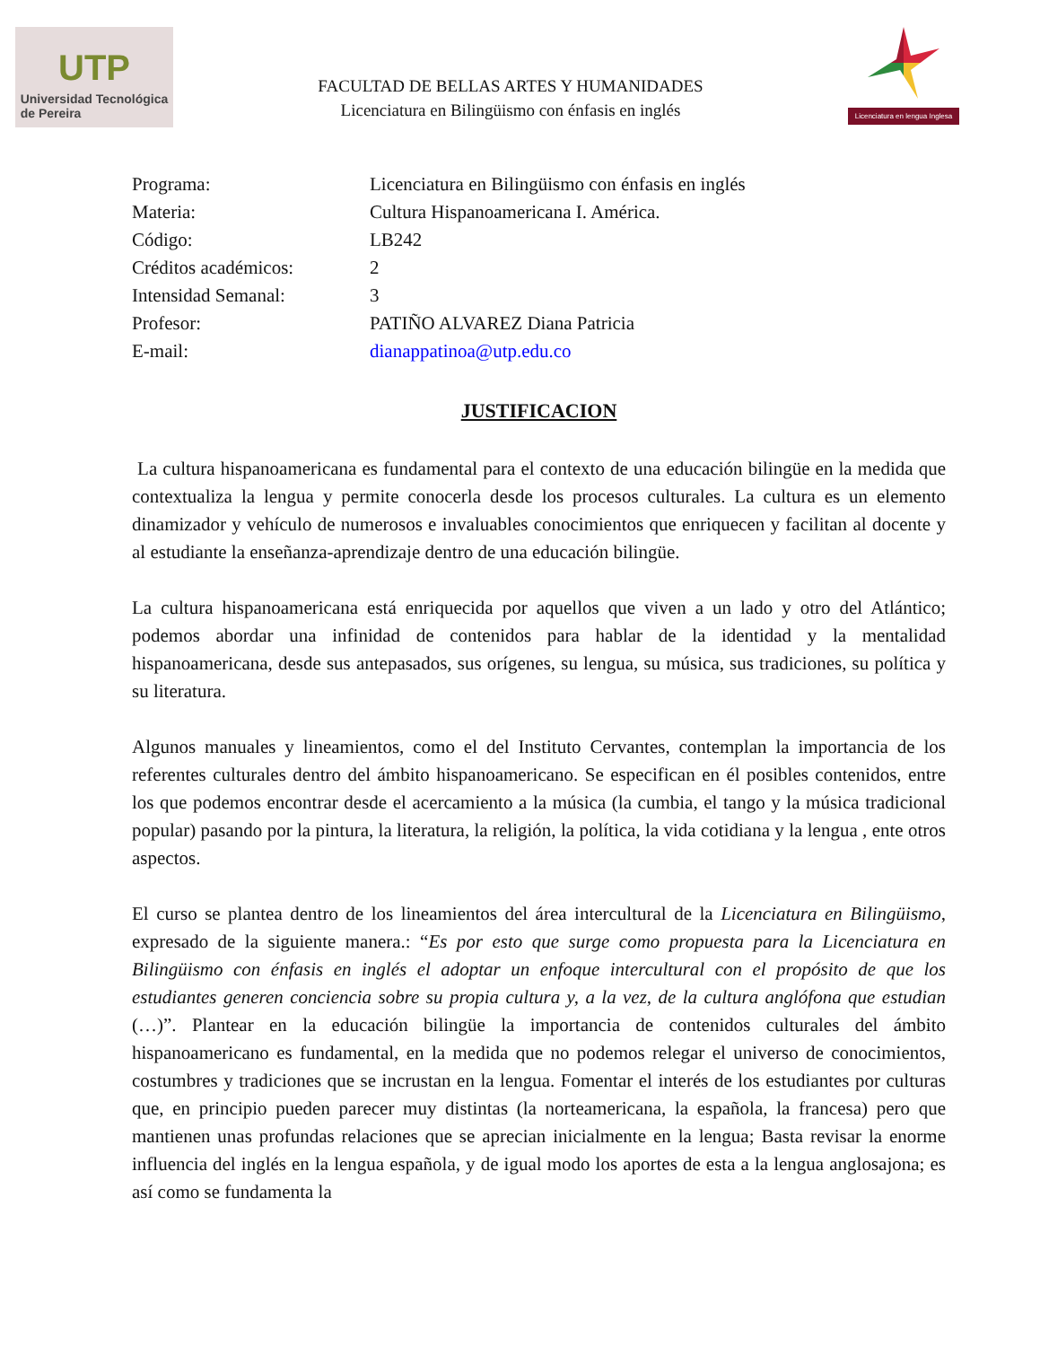UTP
Universidad Tecnológica
de Pereira
FACULTAD DE BELLAS ARTES Y HUMANIDADES
Licenciatura en Bilingüismo con énfasis en inglés
Licenciatura en lengua Inglesa
Programa:
Licenciatura en Bilingüismo con énfasis en inglés
Materia:
Cultura Hispanoamericana I. América.
Código:
LB242
Créditos académicos:
2
Intensidad Semanal:
3
Profesor:
PATIÑO ALVAREZ Diana Patricia
E-mail:
dianappatinoa@utp.edu.co
JUSTIFICACION
La cultura hispanoamericana es fundamental para el contexto de una educación bilingüe en la medida que contextualiza la lengua y permite conocerla desde los procesos culturales. La cultura es un elemento dinamizador y vehículo de numerosos e invaluables conocimientos que enriquecen y facilitan al docente y al estudiante la enseñanza-aprendizaje dentro de una educación bilingüe.
La cultura hispanoamericana está enriquecida por aquellos que viven a un lado y otro del Atlántico; podemos abordar una infinidad de contenidos para hablar de la identidad y la mentalidad hispanoamericana, desde sus antepasados, sus orígenes, su lengua, su música, sus tradiciones, su política y su literatura.
Algunos manuales y lineamientos, como el del Instituto Cervantes, contemplan la importancia de los referentes culturales dentro del ámbito hispanoamericano. Se especifican en él posibles contenidos, entre los que podemos encontrar desde el acercamiento a la música (la cumbia, el tango y la música tradicional popular) pasando por la pintura, la literatura, la religión, la política, la vida cotidiana y la lengua , ente otros aspectos.
El curso se plantea dentro de los lineamientos del área intercultural de la Licenciatura en Bilingüismo, expresado de la siguiente manera.: “Es por esto que surge como propuesta para la Licenciatura en Bilingüismo con énfasis en inglés el adoptar un enfoque intercultural con el propósito de que los estudiantes generen conciencia sobre su propia cultura y, a la vez, de la cultura anglófona que estudian (…)”. Plantear en la educación bilingüe la importancia de contenidos culturales del ámbito hispanoamericano es fundamental, en la medida que no podemos relegar el universo de conocimientos, costumbres y tradiciones que se incrustan en la lengua. Fomentar el interés de los estudiantes por culturas que, en principio pueden parecer muy distintas (la norteamericana, la española, la francesa) pero que mantienen unas profundas relaciones que se aprecian inicialmente en la lengua; Basta revisar la enorme influencia del inglés en la lengua española, y de igual modo los aportes de esta a la lengua anglosajona; es así como se fundamenta la